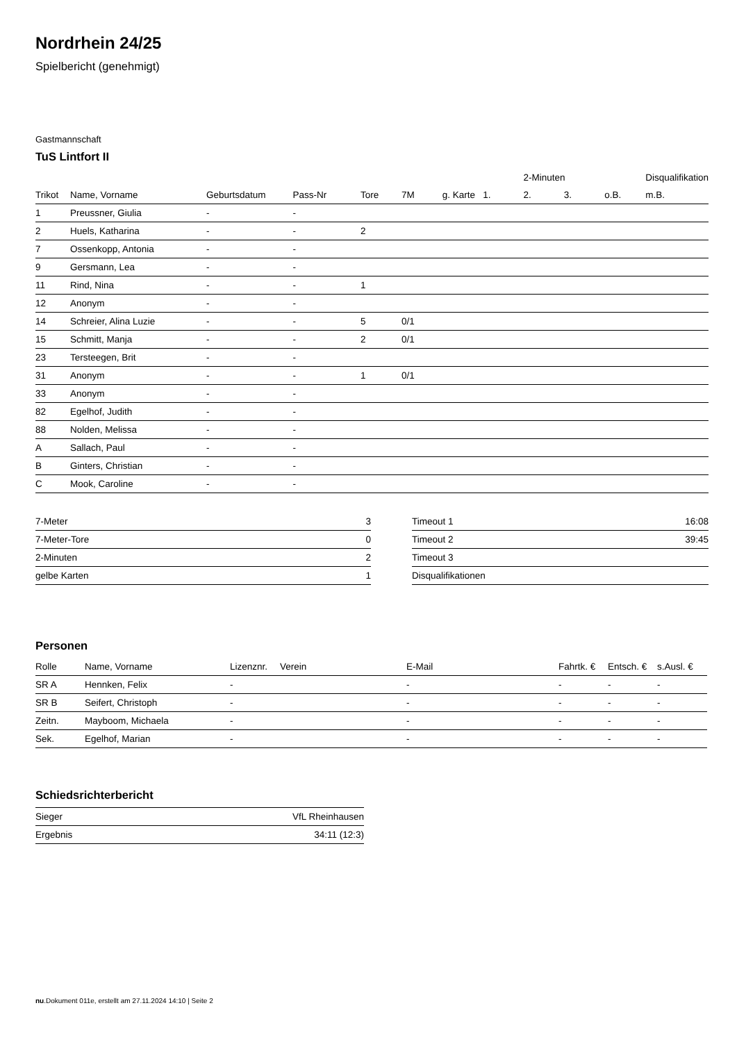Nordrhein 24/25
Spielbericht (genehmigt)
Gastmannschaft
TuS Lintfort II
| | | | | | | | | 2-Minuten | | | Disqualifikation |
| --- | --- | --- | --- | --- | --- | --- | --- | --- | --- | --- | --- |
| Trikot | Name, Vorname | Geburtsdatum | Pass-Nr | Tore | 7M | g. Karte | 1. | 2. | 3. | o.B. | m.B. |
| 1 | Preussner, Giulia | - | - | | | | | | | | |
| 2 | Huels, Katharina | - | - | 2 | | | | | | | |
| 7 | Ossenkopp, Antonia | - | - | | | | | | | | |
| 9 | Gersmann, Lea | - | - | | | | | | | | |
| 11 | Rind, Nina | - | - | 1 | | | | | | | |
| 12 | Anonym | - | - | | | | | | | | |
| 14 | Schreier, Alina Luzie | - | - | 5 | 0/1 | | | | | | |
| 15 | Schmitt, Manja | - | - | 2 | 0/1 | | | | | | |
| 23 | Tersteegen, Brit | - | - | | | | | | | | |
| 31 | Anonym | - | - | 1 | 0/1 | | | | | | |
| 33 | Anonym | - | - | | | | | | | | |
| 82 | Egelhof, Judith | - | - | | | | | | | | |
| 88 | Nolden, Melissa | - | - | | | | | | | | |
| A | Sallach, Paul | - | - | | | | | | | | |
| B | Ginters, Christian | - | - | | | | | | | | |
| C | Mook, Caroline | - | - | | | | | | | | |
| 7-Meter | 3 |
| 7-Meter-Tore | 0 |
| 2-Minuten | 2 |
| gelbe Karten | 1 |
| Timeout 1 | 16:08 |
| Timeout 2 | 39:45 |
| Timeout 3 | |
| Disqualifikationen | |
Personen
| Rolle | Name, Vorname | Lizenznr. | Verein | E-Mail | Fahrtk. € | Entsch. € | s.Ausl. € |
| --- | --- | --- | --- | --- | --- | --- | --- |
| SR A | Hennken, Felix | - | | - | - | - | - |
| SR B | Seifert, Christoph | - | | - | - | - | - |
| Zeitn. | Mayboom, Michaela | - | | - | - | - | - |
| Sek. | Egelhof, Marian | - | | - | - | - | - |
Schiedsrichterbericht
| Sieger | VfL Rheinhausen |
| Ergebnis | 34:11 (12:3) |
nu.Dokument 011e, erstellt am 27.11.2024 14:10 | Seite 2